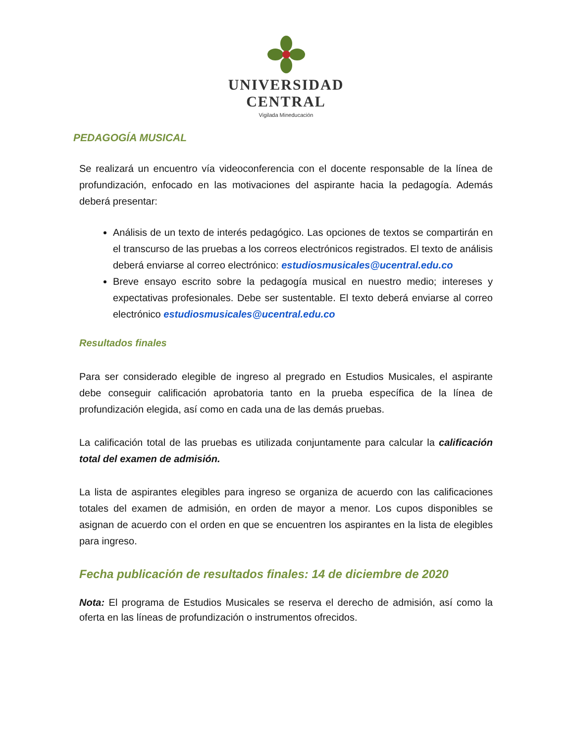UNIVERSIDAD
CENTRAL
Vigilada Mineducación
PEDAGOGÍA MUSICAL
Se realizará un encuentro vía videoconferencia con el docente responsable de la línea de profundización, enfocado en las motivaciones del aspirante hacia la pedagogía. Además deberá presentar:
Análisis de un texto de interés pedagógico. Las opciones de textos se compartirán en el transcurso de las pruebas a los correos electrónicos registrados. El texto de análisis deberá enviarse al correo electrónico: estudiosmusicales@ucentral.edu.co
Breve ensayo escrito sobre la pedagogía musical en nuestro medio; intereses y expectativas profesionales. Debe ser sustentable. El texto deberá enviarse al correo electrónico estudiosmusicales@ucentral.edu.co
Resultados finales
Para ser considerado elegible de ingreso al pregrado en Estudios Musicales, el aspirante debe conseguir calificación aprobatoria tanto en la prueba específica de la línea de profundización elegida, así como en cada una de las demás pruebas.
La calificación total de las pruebas es utilizada conjuntamente para calcular la calificación total del examen de admisión.
La lista de aspirantes elegibles para ingreso se organiza de acuerdo con las calificaciones totales del examen de admisión, en orden de mayor a menor. Los cupos disponibles se asignan de acuerdo con el orden en que se encuentren los aspirantes en la lista de elegibles para ingreso.
Fecha publicación de resultados finales: 14 de diciembre de 2020
Nota: El programa de Estudios Musicales se reserva el derecho de admisión, así como la oferta en las líneas de profundización o instrumentos ofrecidos.